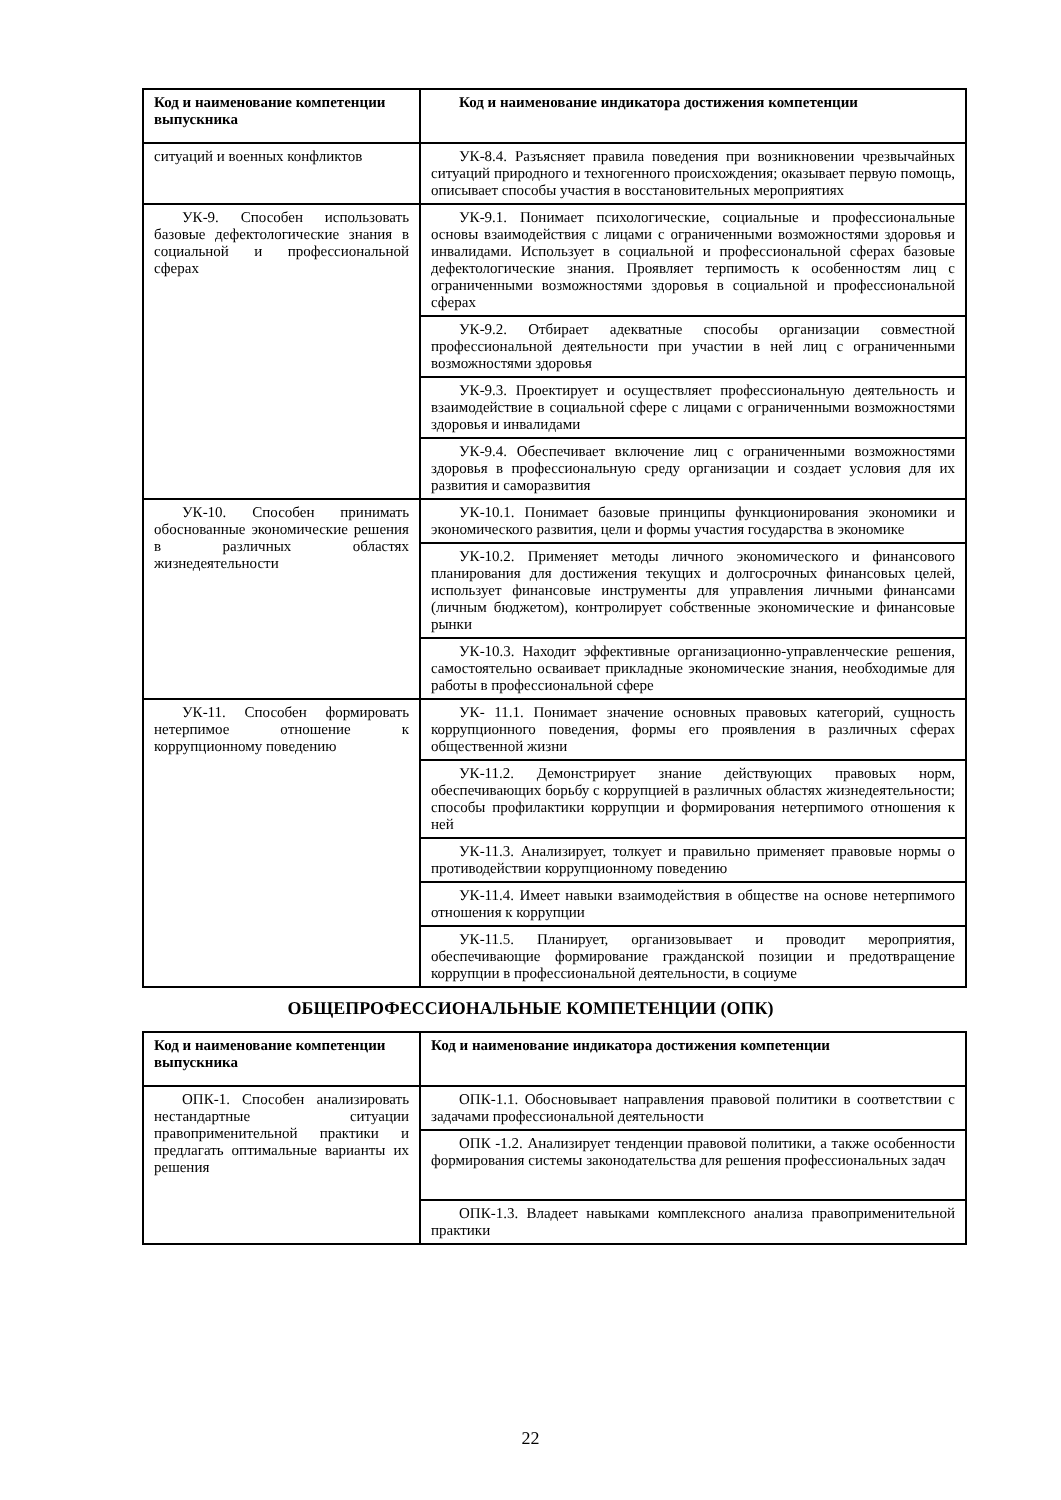| Код и наименование компетенции выпускника | Код и наименование индикатора достижения компетенции |
| --- | --- |
| ситуаций и военных конфликтов | УК-8.4. Разъясняет правила поведения при возникновении чрезвычайных ситуаций природного и техногенного происхождения; оказывает первую помощь, описывает способы участия в восстановительных мероприятиях |
| УК-9. Способен использовать базовые дефектологические знания в социальной и профессиональной сферах | УК-9.1. Понимает психологические, социальные и профессиональные основы взаимодействия с лицами с ограниченными возможностями здоровья и инвалидами. Использует в социальной и профессиональной сферах базовые дефектологические знания. Проявляет терпимость к особенностям лиц с ограниченными возможностями здоровья в социальной и профессиональной сферах |
| | УК-9.2. Отбирает адекватные способы организации совместной профессиональной деятельности при участии в ней лиц с ограниченными возможностями здоровья |
| | УК-9.3. Проектирует и осуществляет профессиональную деятельность и взаимодействие в социальной сфере с лицами с ограниченными возможностями здоровья и инвалидами |
| | УК-9.4. Обеспечивает включение лиц с ограниченными возможностями здоровья в профессиональную среду организации и создает условия для их развития и саморазвития |
| УК-10. Способен принимать обоснованные экономические решения в различных областях жизнедеятельности | УК-10.1. Понимает базовые принципы функционирования экономики и экономического развития, цели и формы участия государства в экономике |
| | УК-10.2. Применяет методы личного экономического и финансового планирования для достижения текущих и долгосрочных финансовых целей, использует финансовые инструменты для управления личными финансами (личным бюджетом), контролирует собственные экономические и финансовые рынки |
| | УК-10.3. Находит эффективные организационно-управленческие решения, самостоятельно осваивает прикладные экономические знания, необходимые для работы в профессиональной сфере |
| УК-11. Способен формировать нетерпимое отношение к коррупционному поведению | УК- 11.1. Понимает значение основных правовых категорий, сущность коррупционного поведения, формы его проявления в различных сферах общественной жизни |
| | УК-11.2. Демонстрирует знание действующих правовых норм, обеспечивающих борьбу с коррупцией в различных областях жизнедеятельности; способы профилактики коррупции и формирования нетерпимого отношения к ней |
| | УК-11.3. Анализирует, толкует и правильно применяет правовые нормы о противодействии коррупционному поведению |
| | УК-11.4. Имеет навыки взаимодействия в обществе на основе нетерпимого отношения к коррупции |
| | УК-11.5. Планирует, организовывает и проводит мероприятия, обеспечивающие формирование гражданской позиции и предотвращение коррупции в профессиональной деятельности, в социуме |
ОБЩЕПРОФЕССИОНАЛЬНЫЕ КОМПЕТЕНЦИИ (ОПК)
| Код и наименование компетенции выпускника | Код и наименование индикатора достижения компетенции |
| --- | --- |
| ОПК-1. Способен анализировать нестандартные ситуации правоприменительной практики и предлагать оптимальные варианты их решения | ОПК-1.1. Обосновывает направления правовой политики в соответствии с задачами профессиональной деятельности |
| | ОПК -1.2. Анализирует тенденции правовой политики, а также особенности формирования системы законодательства для решения профессиональных задач |
| | ОПК-1.3. Владеет навыками комплексного анализа правоприменительной практики |
22